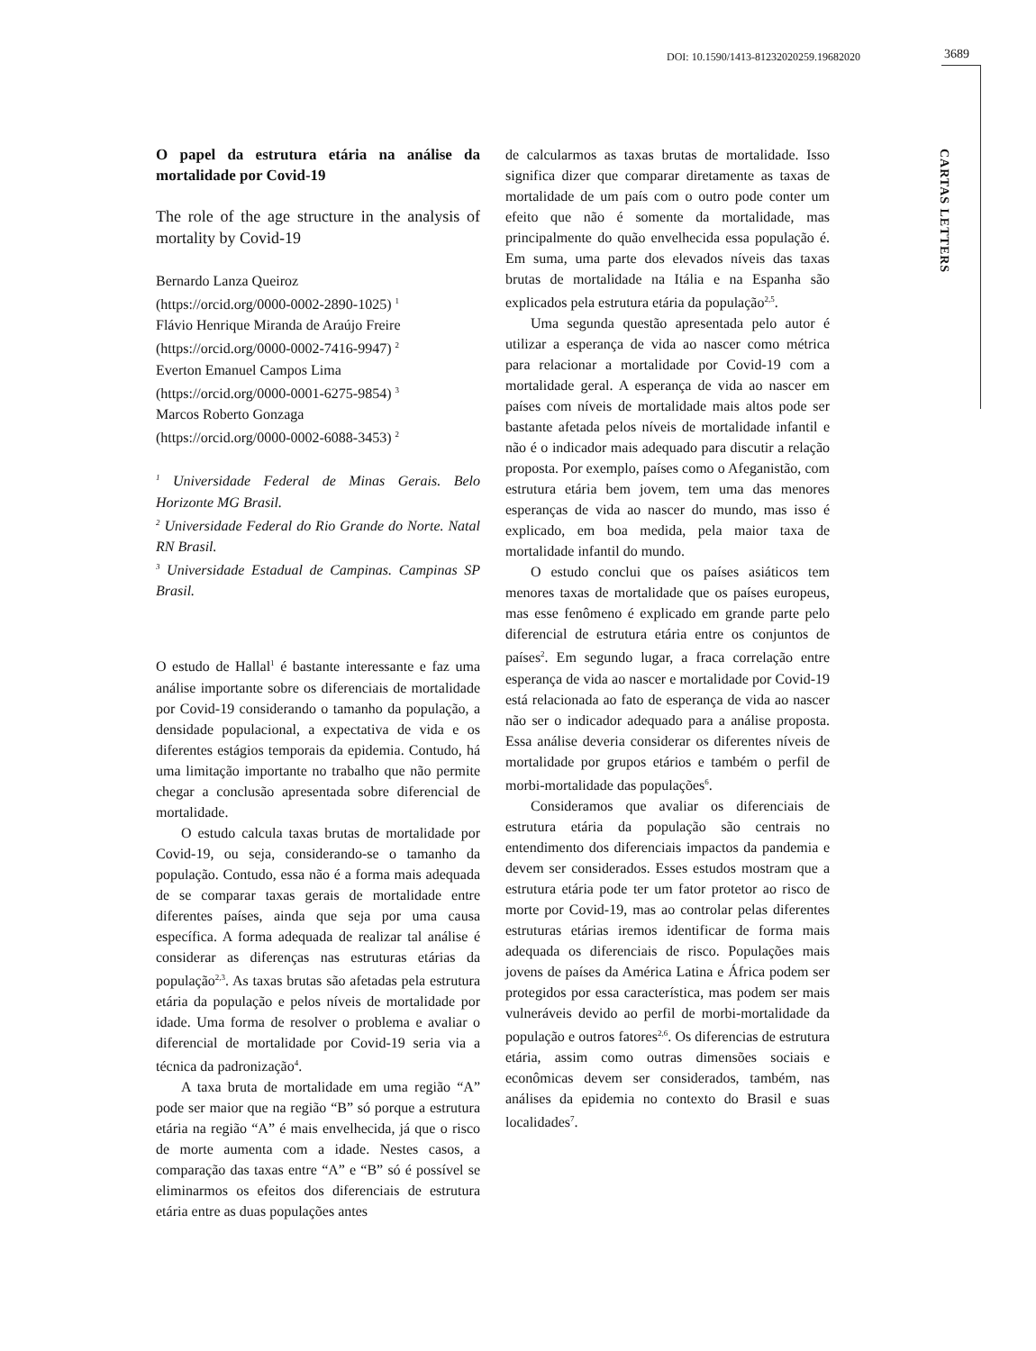DOI: 10.1590/1413-81232020259.19682020
3689
CARTAS LETTERS
O papel da estrutura etária na análise da mortalidade por Covid-19
The role of the age structure in the analysis of mortality by Covid-19
Bernardo Lanza Queiroz
(https://orcid.org/0000-0002-2890-1025) <sup>1</sup>
Flávio Henrique Miranda de Araújo Freire
(https://orcid.org/0000-0002-7416-9947) <sup>2</sup>
Everton Emanuel Campos Lima
(https://orcid.org/0000-0001-6275-9854) <sup>3</sup>
Marcos Roberto Gonzaga
(https://orcid.org/0000-0002-6088-3453) <sup>2</sup>
<sup>1</sup> Universidade Federal de Minas Gerais. Belo Horizonte MG Brasil.
<sup>2</sup> Universidade Federal do Rio Grande do Norte. Natal RN Brasil.
<sup>3</sup> Universidade Estadual de Campinas. Campinas SP Brasil.
O estudo de Hallal<sup>1</sup> é bastante interessante e faz uma análise importante sobre os diferenciais de mortalidade por Covid-19 considerando o tamanho da população, a densidade populacional, a expectativa de vida e os diferentes estágios temporais da epidemia. Contudo, há uma limitação importante no trabalho que não permite chegar a conclusão apresentada sobre diferencial de mortalidade.
O estudo calcula taxas brutas de mortalidade por Covid-19, ou seja, considerando-se o tamanho da população. Contudo, essa não é a forma mais adequada de se comparar taxas gerais de mortalidade entre diferentes países, ainda que seja por uma causa específica. A forma adequada de realizar tal análise é considerar as diferenças nas estruturas etárias da população<sup>2,3</sup>. As taxas brutas são afetadas pela estrutura etária da população e pelos níveis de mortalidade por idade. Uma forma de resolver o problema e avaliar o diferencial de mortalidade por Covid-19 seria via a técnica da padronização<sup>4</sup>.
A taxa bruta de mortalidade em uma região “A” pode ser maior que na região “B” só porque a estrutura etária na região “A” é mais envelhecida, já que o risco de morte aumenta com a idade. Nestes casos, a comparação das taxas entre “A” e “B” só é possível se eliminarmos os efeitos dos diferenciais de estrutura etária entre as duas populações antes
de calcularmos as taxas brutas de mortalidade. Isso significa dizer que comparar diretamente as taxas de mortalidade de um país com o outro pode conter um efeito que não é somente da mortalidade, mas principalmente do quão envelhecida essa população é. Em suma, uma parte dos elevados níveis das taxas brutas de mortalidade na Itália e na Espanha são explicados pela estrutura etária da população<sup>2,5</sup>.
Uma segunda questão apresentada pelo autor é utilizar a esperança de vida ao nascer como métrica para relacionar a mortalidade por Covid-19 com a mortalidade geral. A esperança de vida ao nascer em países com níveis de mortalidade mais altos pode ser bastante afetada pelos níveis de mortalidade infantil e não é o indicador mais adequado para discutir a relação proposta. Por exemplo, países como o Afeganistão, com estrutura etária bem jovem, tem uma das menores esperanças de vida ao nascer do mundo, mas isso é explicado, em boa medida, pela maior taxa de mortalidade infantil do mundo.
O estudo conclui que os países asiáticos tem menores taxas de mortalidade que os países europeus, mas esse fenômeno é explicado em grande parte pelo diferencial de estrutura etária entre os conjuntos de países<sup>2</sup>. Em segundo lugar, a fraca correlação entre esperança de vida ao nascer e mortalidade por Covid-19 está relacionada ao fato de esperança de vida ao nascer não ser o indicador adequado para a análise proposta. Essa análise deveria considerar os diferentes níveis de mortalidade por grupos etários e também o perfil de morbi-mortalidade das populações<sup>6</sup>.
Consideramos que avaliar os diferenciais de estrutura etária da população são centrais no entendimento dos diferenciais impactos da pandemia e devem ser considerados. Esses estudos mostram que a estrutura etária pode ter um fator protetor ao risco de morte por Covid-19, mas ao controlar pelas diferentes estruturas etárias iremos identificar de forma mais adequada os diferenciais de risco. Populações mais jovens de países da América Latina e África podem ser protegidos por essa característica, mas podem ser mais vulneráveis devido ao perfil de morbi-mortalidade da população e outros fatores<sup>2,6</sup>. Os diferencias de estrutura etária, assim como outras dimensões sociais e econômicas devem ser considerados, também, nas análises da epidemia no contexto do Brasil e suas localidades<sup>7</sup>.